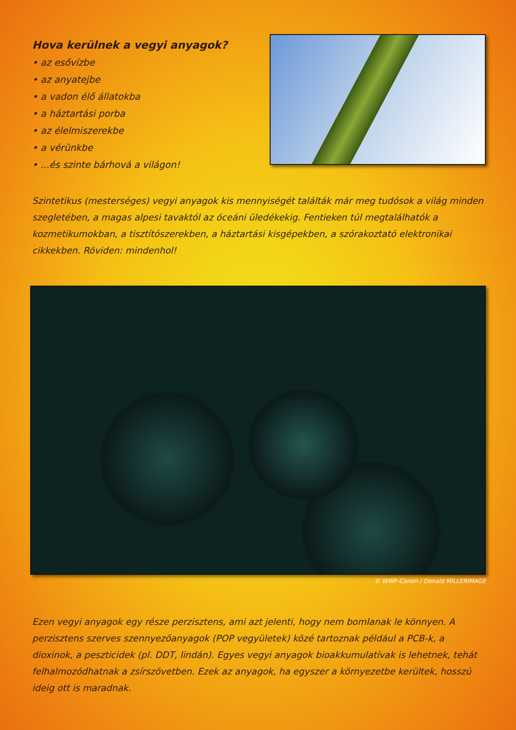Hova kerülnek a vegyi anyagok?
• az esővízbe
• az anyatejbe
• a vadon élő állatokba
• a háztartási porba
• az élelmiszerekbe
• a vérünkbe
• ...és szinte bárhová a világon!
Szintetikus (mesterséges) vegyi anyagok kis mennyiségét találták már meg tudósok a világ minden szegletében, a magas alpesi tavaktól az óceáni üledékekig. Fentieken túl megtalálhatók a kozmetikumokban, a tisztítószerekben, a háztartási kisgépekben, a szórakoztató elektronikai cikkekben. Röviden: mindenhol!
© WWF-Canon / Donald MILLERIMAGE
Ezen vegyi anyagok egy része perzisztens, ami azt jelenti, hogy nem bomlanak le könnyen. A perzisztens szerves szennyezőanyagok (POP vegyületek) közé tartoznak például a PCB-k, a dioxinok, a peszticidek (pl. DDT, lindán). Egyes vegyi anyagok bioakkumulatívak is lehetnek, tehát felhalmozódhatnak a zsírszövetben. Ezek az anyagok, ha egyszer a környezetbe kerültek, hosszú ideig ott is maradnak.